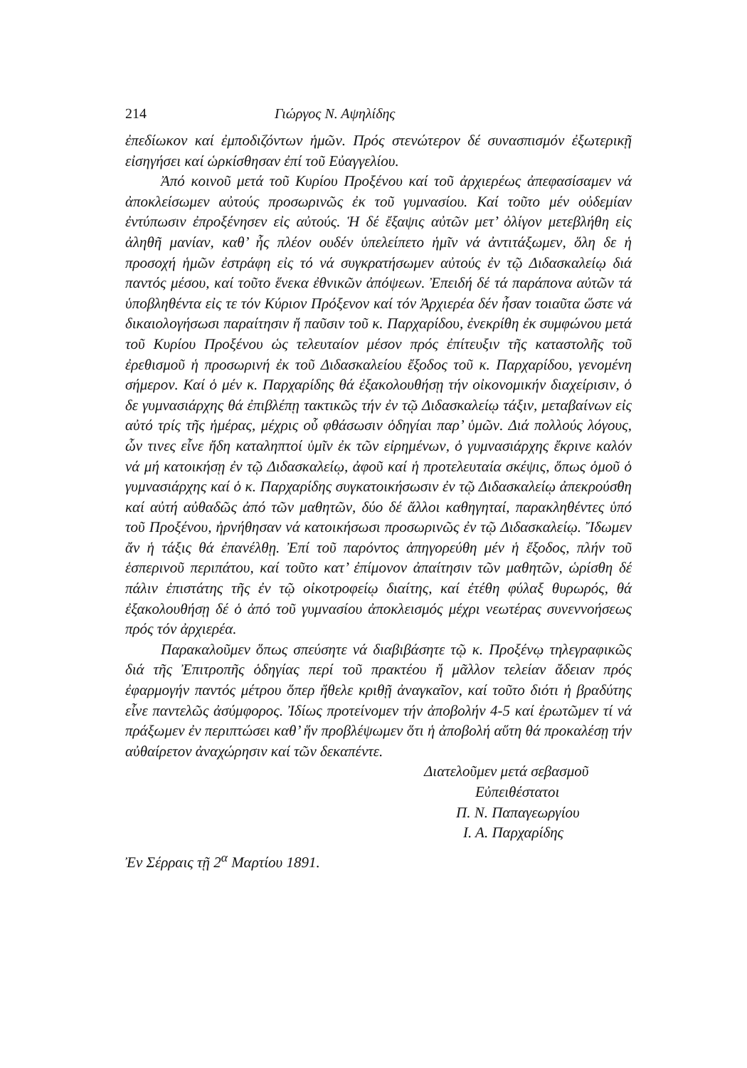214 Γιώργος Ν. Αψηλίδης
ἐπεδίωκον καί ἐμποδιζόντων ἡμῶν. Πρός στενώτερον δέ συνασπισμόν ἐξωτερικῇ εἰσηγήσει καί ὡρκίσθησαν ἐπί τοῦ Εὐαγγελίου.
Ἀπό κοινοῦ μετά τοῦ Κυρίου Προξένου καί τοῦ ἀρχιερέως ἀπεφασίσαμεν νά ἀποκλείσωμεν αὐτούς προσωρινῶς ἐκ τοῦ γυμνασίου. Καί τοῦτο μέν οὐδεμίαν ἐντύπωσιν ἐπροξένησεν εἰς αὐτούς. Ἡ δέ ἔξαψις αὐτῶν μετ’ ὀλίγον μετεβλήθη εἰς ἀληθῆ μανίαν, καθ’ ἧς πλέον ουδέν ὑπελείπετο ἡμῖν νά ἀντιτάξωμεν, ὅλη δε ἡ προσοχή ἡμῶν ἐστράφη εἰς τό νά συγκρατήσωμεν αὐτούς ἐν τῷ Διδασκαλείῳ διά παντός μέσου, καί τοῦτο ἕνεκα ἐθνικῶν ἀπόψεων. Ἐπειδή δέ τά παράπονα αὐτῶν τά ὑποβληθέντα εἰς τε τόν Κύριον Πρόξενον καί τόν Ἀρχιερέα δέν ἦσαν τοιαῦτα ὥστε νά δικαιολογήσωσι παραίτησιν ἤ παῦσιν τοῦ κ. Παρχαρίδου, ἐνεκρίθη ἐκ συμφώνου μετά τοῦ Κυρίου Προξένου ὡς τελευταίον μέσον πρός ἐπίτευξιν τῆς καταστολῆς τοῦ ἐρεθισμοῦ ἡ προσωρινή ἐκ τοῦ Διδασκαλείου ἔξοδος τοῦ κ. Παρχαρίδου, γενομένη σήμερον. Καί ὁ μέν κ. Παρχαρίδης θά ἐξακολουθήσῃ τήν οἰκονομικήν διαχείρισιν, ὁ δε γυμνασιάρχης θά ἐπιβλέπῃ τακτικῶς τήν ἐν τῷ Διδασκαλείῳ τάξιν, μεταβαίνων εἰς αὐτό τρίς τῆς ἡμέρας, μέχρις οὗ φθάσωσιν ὁδηγίαι παρ’ ὑμῶν. Διά πολλούς λόγους, ὧν τινες εἶνε ἤδη καταληπτοί ὑμῖν ἐκ τῶν εἰρημένων, ὁ γυμνασιάρχης ἔκρινε καλόν νά μή κατοικήσῃ ἐν τῷ Διδασκαλείῳ, ἀφοῦ καί ἡ προτελευταία σκέψις, ὅπως ὁμοῦ ὁ γυμνασιάρχης καί ὁ κ. Παρχαρίδης συγκατοικήσωσιν ἐν τῷ Διδασκαλείῳ ἀπεκρούσθη καί αὐτή αὐθαδῶς ἀπό τῶν μαθητῶν, δύο δέ ἄλλοι καθηγηταί, παρακληθέντες ὑπό τοῦ Προξένου, ἠρνήθησαν νά κατοικήσωσι προσωρινῶς ἐν τῷ Διδασκαλείῳ. Ἴδωμεν ἄν ἡ τάξις θά ἐπανέλθῃ. Ἐπί τοῦ παρόντος ἀπηγορεύθη μέν ἡ ἔξοδος, πλήν τοῦ ἑσπερινοῦ περιπάτου, καί τοῦτο κατ’ ἐπίμονον ἀπαίτησιν τῶν μαθητῶν, ὡρίσθη δέ πάλιν ἐπιστάτης τῆς ἐν τῷ οἰκοτροφείῳ διαίτης, καί ἐτέθη φύλαξ θυρωρός, θά ἐξακολουθήσῃ δέ ὁ ἀπό τοῦ γυμνασίου ἀποκλεισμός μέχρι νεωτέρας συνεννοήσεως πρός τόν ἀρχιερέα.
Παρακαλοῦμεν ὅπως σπεύσητε νά διαβιβάσητε τῷ κ. Προξένῳ τηλεγραφικῶς διά τῆς Ἐπιτροπῆς ὁδηγίας περί τοῦ πρακτέου ἤ μᾶλλον τελείαν ἄδειαν πρός ἐφαρμογήν παντός μέτρου ὅπερ ἤθελε κριθῇ ἀναγκαῖον, καί τοῦτο διότι ἡ βραδύτης εἶνε παντελῶς ἀσύμφορος. Ἰδίως προτείνομεν τήν ἀποβολήν 4-5 καί ἐρωτῶμεν τί νά πράξωμεν ἐν περιπτώσει καθ’ ἥν προβλέψωμεν ὅτι ἡ ἀποβολή αὕτη θά προκαλέσῃ τήν αὐθαίρετον ἀναχώρησιν καί τῶν δεκαπέντε.
Διατελοῦμεν μετά σεβασμοῦ
Εὐπειθέστατοι
Π. Ν. Παπαγεωργίου
Ι. Α. Παρχαρίδης
Ἐν Σέρραις τῇ 2<sup>α</sup> Μαρτίου 1891.